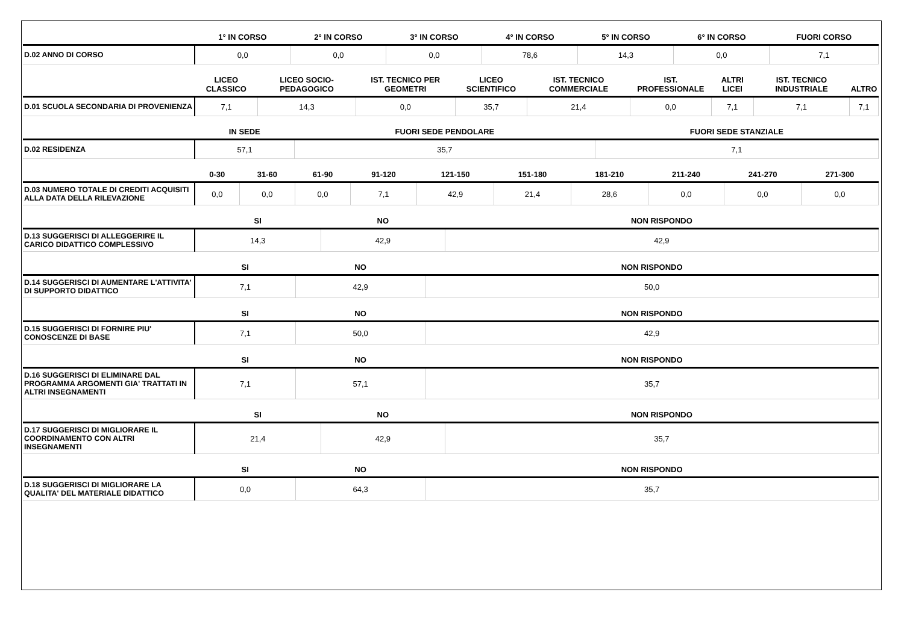| | 1° IN CORSO | 2° IN CORSO | 3° IN CORSO | 4° IN CORSO | 5° IN CORSO | 6° IN CORSO | FUORI CORSO |
| --- | --- | --- | --- | --- | --- | --- | --- |
| D.02 ANNO DI CORSO | 0,0 | 0,0 | 0,0 | 78,6 | 14,3 | 0,0 | 7,1 |
| | LICEO CLASSICO | LICEO SOCIO-PEDAGOGICO | IST. TECNICO PER GEOMETRI | LICEO SCIENTIFICO | IST. TECNICO COMMERCIALE | IST. PROFESSIONALE | ALTRI LICEI | IST. TECNICO INDUSTRIALE | ALTRO |
| --- | --- | --- | --- | --- | --- | --- | --- | --- | --- |
| D.01 SCUOLA SECONDARIA DI PROVENIENZA | 7,1 | 14,3 | 0,0 | 35,7 | 21,4 | 0,0 | 7,1 | 7,1 | 7,1 |
| | IN SEDE | FUORI SEDE PENDOLARE | FUORI SEDE STANZIALE |
| --- | --- | --- | --- |
| D.02 RESIDENZA | 57,1 | 35,7 | 7,1 |
| | 0-30 | 31-60 | 61-90 | 91-120 | 121-150 | 151-180 | 181-210 | 211-240 | 241-270 | 271-300 |
| --- | --- | --- | --- | --- | --- | --- | --- | --- | --- | --- |
| D.03 NUMERO TOTALE DI CREDITI ACQUISITI ALLA DATA DELLA RILEVAZIONE | 0,0 | 0,0 | 0,0 | 7,1 | 42,9 | 21,4 | 28,6 | 0,0 | 0,0 | 0,0 |
| | SI | NO | NON RISPONDO |
| --- | --- | --- | --- |
| D.13 SUGGERISCI DI ALLEGGERIRE IL CARICO DIDATTICO COMPLESSIVO | 14,3 | 42,9 | 42,9 |
| | SI | NO | NON RISPONDO |
| --- | --- | --- | --- |
| D.14 SUGGERISCI DI AUMENTARE L'ATTIVITA' DI SUPPORTO DIDATTICO | 7,1 | 42,9 | 50,0 |
| | SI | NO | NON RISPONDO |
| --- | --- | --- | --- |
| D.15 SUGGERISCI DI FORNIRE PIU' CONOSCENZE DI BASE | 7,1 | 50,0 | 42,9 |
| | SI | NO | NON RISPONDO |
| --- | --- | --- | --- |
| D.16 SUGGERISCI DI ELIMINARE DAL PROGRAMMA ARGOMENTI GIA' TRATTATI IN ALTRI INSEGNAMENTI | 7,1 | 57,1 | 35,7 |
| | SI | NO | NON RISPONDO |
| --- | --- | --- | --- |
| D.17 SUGGERISCI DI MIGLIORARE IL COORDINAMENTO CON ALTRI INSEGNAMENTI | 21,4 | 42,9 | 35,7 |
| | SI | NO | NON RISPONDO |
| --- | --- | --- | --- |
| D.18 SUGGERISCI DI MIGLIORARE LA QUALITA' DEL MATERIALE DIDATTICO | 0,0 | 64,3 | 35,7 |